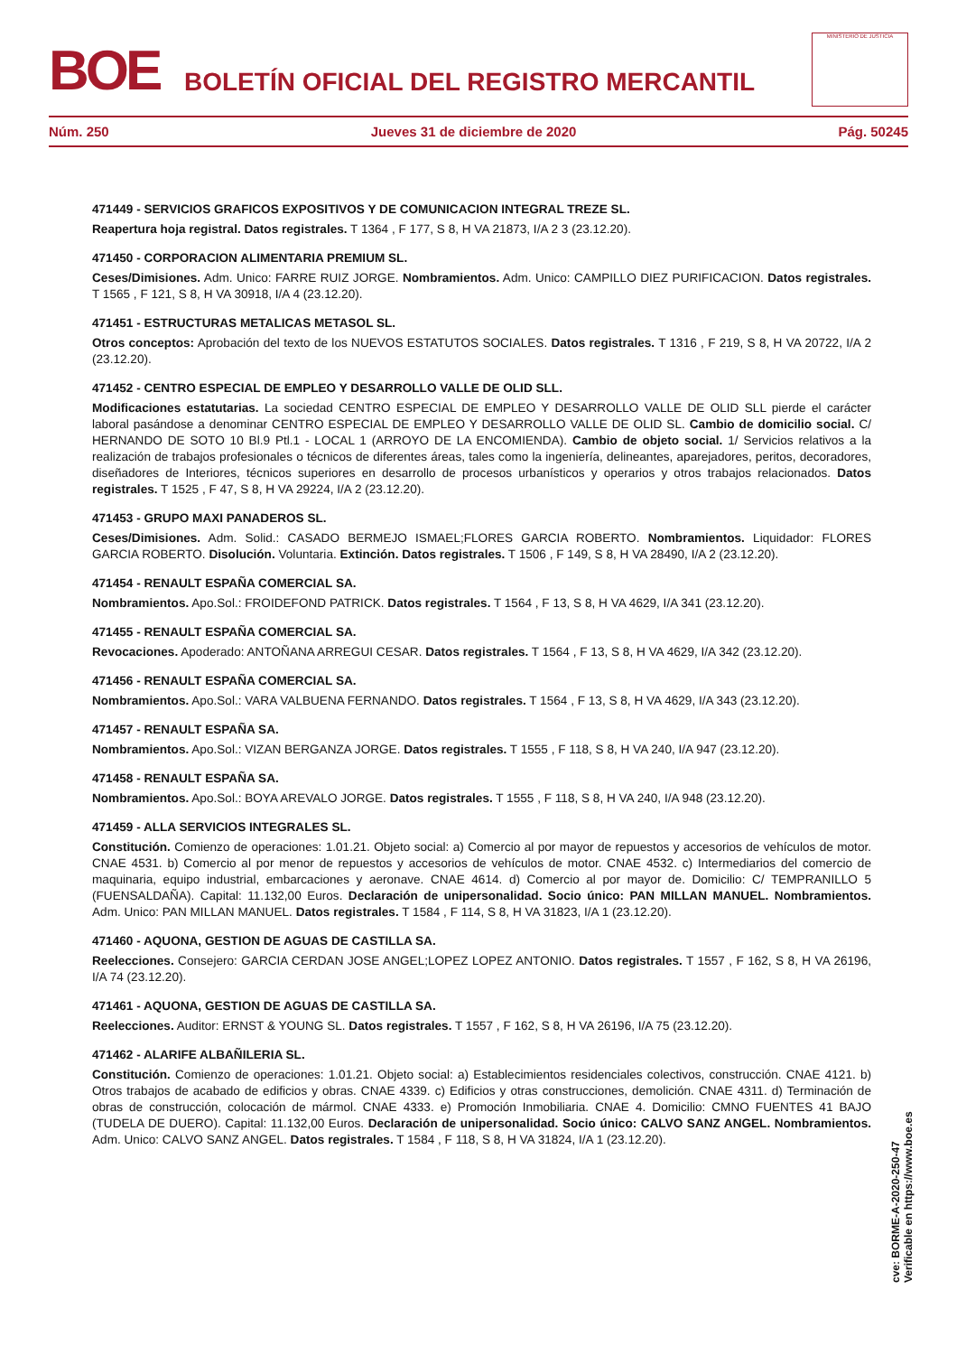BOE
BOLETÍN OFICIAL DEL REGISTRO MERCANTIL
MINISTERIO DE JUSTICIA
Núm. 250 Jueves 31 de diciembre de 2020 Pág. 50245
471449 - SERVICIOS GRAFICOS EXPOSITIVOS Y DE COMUNICACION INTEGRAL TREZE SL.
Reapertura hoja registral. Datos registrales. T 1364 , F 177, S 8, H VA 21873, I/A 2 3 (23.12.20).
471450 - CORPORACION ALIMENTARIA PREMIUM SL.
Ceses/Dimisiones. Adm. Unico: FARRE RUIZ JORGE. Nombramientos. Adm. Unico: CAMPILLO DIEZ PURIFICACION. Datos registrales. T 1565 , F 121, S 8, H VA 30918, I/A 4 (23.12.20).
471451 - ESTRUCTURAS METALICAS METASOL SL.
Otros conceptos: Aprobación del texto de los NUEVOS ESTATUTOS SOCIALES. Datos registrales. T 1316 , F 219, S 8, H VA 20722, I/A 2 (23.12.20).
471452 - CENTRO ESPECIAL DE EMPLEO Y DESARROLLO VALLE DE OLID SLL.
Modificaciones estatutarias. La sociedad CENTRO ESPECIAL DE EMPLEO Y DESARROLLO VALLE DE OLID SLL pierde el carácter laboral pasándose a denominar CENTRO ESPECIAL DE EMPLEO Y DESARROLLO VALLE DE OLID SL. Cambio de domicilio social. C/ HERNANDO DE SOTO 10 Bl.9 Ptl.1 - LOCAL 1 (ARROYO DE LA ENCOMIENDA). Cambio de objeto social. 1/ Servicios relativos a la realización de trabajos profesionales o técnicos de diferentes áreas, tales como la ingeniería, delineantes, aparejadores, peritos, decoradores, diseñadores de Interiores, técnicos superiores en desarrollo de procesos urbanísticos y operarios y otros trabajos relacionados. Datos registrales. T 1525 , F 47, S 8, H VA 29224, I/A 2 (23.12.20).
471453 - GRUPO MAXI PANADEROS SL.
Ceses/Dimisiones. Adm. Solid.: CASADO BERMEJO ISMAEL;FLORES GARCIA ROBERTO. Nombramientos. Liquidador: FLORES GARCIA ROBERTO. Disolución. Voluntaria. Extinción. Datos registrales. T 1506 , F 149, S 8, H VA 28490, I/A 2 (23.12.20).
471454 - RENAULT ESPAÑA COMERCIAL SA.
Nombramientos. Apo.Sol.: FROIDEFOND PATRICK. Datos registrales. T 1564 , F 13, S 8, H VA 4629, I/A 341 (23.12.20).
471455 - RENAULT ESPAÑA COMERCIAL SA.
Revocaciones. Apoderado: ANTOÑANA ARREGUI CESAR. Datos registrales. T 1564 , F 13, S 8, H VA 4629, I/A 342 (23.12.20).
471456 - RENAULT ESPAÑA COMERCIAL SA.
Nombramientos. Apo.Sol.: VARA VALBUENA FERNANDO. Datos registrales. T 1564 , F 13, S 8, H VA 4629, I/A 343 (23.12.20).
471457 - RENAULT ESPAÑA SA.
Nombramientos. Apo.Sol.: VIZAN BERGANZA JORGE. Datos registrales. T 1555 , F 118, S 8, H VA 240, I/A 947 (23.12.20).
471458 - RENAULT ESPAÑA SA.
Nombramientos. Apo.Sol.: BOYA AREVALO JORGE. Datos registrales. T 1555 , F 118, S 8, H VA 240, I/A 948 (23.12.20).
471459 - ALLA SERVICIOS INTEGRALES SL.
Constitución. Comienzo de operaciones: 1.01.21. Objeto social: a) Comercio al por mayor de repuestos y accesorios de vehículos de motor. CNAE 4531. b) Comercio al por menor de repuestos y accesorios de vehículos de motor. CNAE 4532. c) Intermediarios del comercio de maquinaria, equipo industrial, embarcaciones y aeronave. CNAE 4614. d) Comercio al por mayor de. Domicilio: C/ TEMPRANILLO 5 (FUENSALDAÑA). Capital: 11.132,00 Euros. Declaración de unipersonalidad. Socio único: PAN MILLAN MANUEL. Nombramientos. Adm. Unico: PAN MILLAN MANUEL. Datos registrales. T 1584 , F 114, S 8, H VA 31823, I/A 1 (23.12.20).
471460 - AQUONA, GESTION DE AGUAS DE CASTILLA SA.
Reelecciones. Consejero: GARCIA CERDAN JOSE ANGEL;LOPEZ LOPEZ ANTONIO. Datos registrales. T 1557 , F 162, S 8, H VA 26196, I/A 74 (23.12.20).
471461 - AQUONA, GESTION DE AGUAS DE CASTILLA SA.
Reelecciones. Auditor: ERNST & YOUNG SL. Datos registrales. T 1557 , F 162, S 8, H VA 26196, I/A 75 (23.12.20).
471462 - ALARIFE ALBAÑILERIA SL.
Constitución. Comienzo de operaciones: 1.01.21. Objeto social: a) Establecimientos residenciales colectivos, construcción. CNAE 4121. b) Otros trabajos de acabado de edificios y obras. CNAE 4339. c) Edificios y otras construcciones, demolición. CNAE 4311. d) Terminación de obras de construcción, colocación de mármol. CNAE 4333. e) Promoción Inmobiliaria. CNAE 4. Domicilio: CMNO FUENTES 41 BAJO (TUDELA DE DUERO). Capital: 11.132,00 Euros. Declaración de unipersonalidad. Socio único: CALVO SANZ ANGEL. Nombramientos. Adm. Unico: CALVO SANZ ANGEL. Datos registrales. T 1584 , F 118, S 8, H VA 31824, I/A 1 (23.12.20).
cve: BORME-A-2020-250-47
Verificable en https://www.boe.es